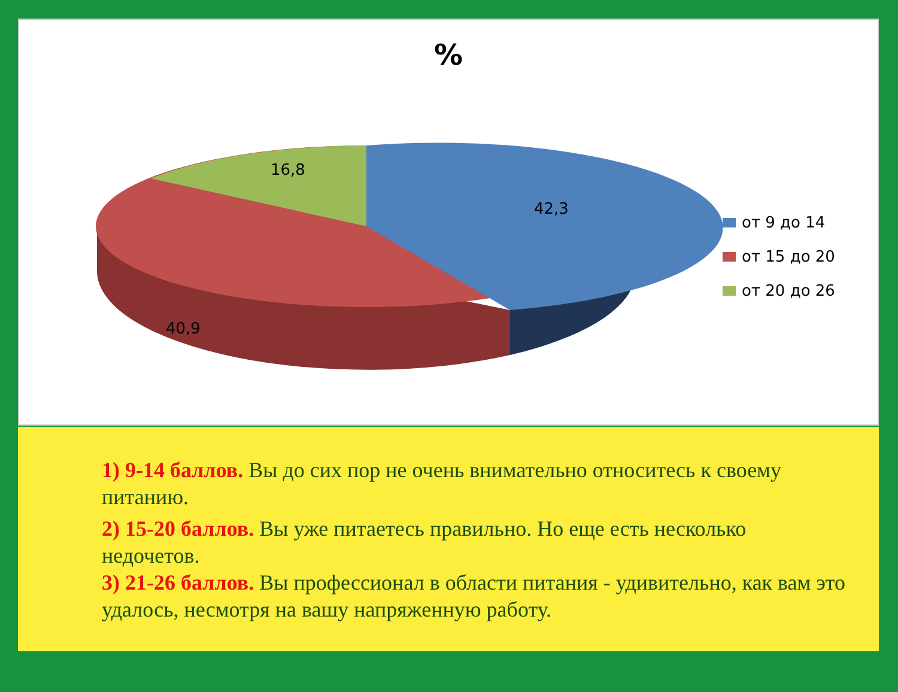%
16,8
42,3
40,9
от 9 до 14
от 15 до 20
от 20 до 26
1) 9-14 баллов. Вы до сих пор не очень внимательно относитесь к своему питанию.
2) 15-20 баллов. Вы уже питаетесь правильно. Но еще есть несколько недочетов.
3) 21-26 баллов. Вы профессионал в области питания - удивительно, как вам это удалось, несмотря на вашу напряженную работу.